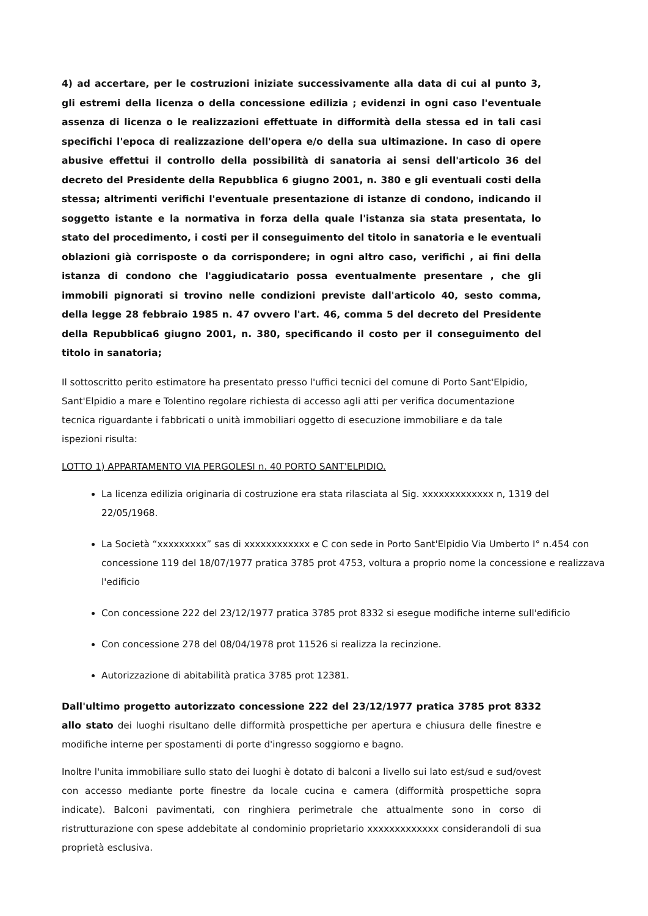4) ad accertare, per le costruzioni iniziate successivamente alla data di cui al punto 3, gli estremi della licenza o della concessione edilizia ; evidenzi in ogni caso l'eventuale assenza di licenza o le realizzazioni effettuate in difformità della stessa ed in tali casi specifichi l'epoca di realizzazione dell'opera e/o della sua ultimazione. In caso di opere abusive effettui il controllo della possibilità di sanatoria ai sensi dell'articolo 36 del decreto del Presidente della Repubblica 6 giugno 2001, n. 380 e gli eventuali costi della stessa; altrimenti verifichi l'eventuale presentazione di istanze di condono, indicando il soggetto istante e la normativa in forza della quale l'istanza sia stata presentata, lo stato del procedimento, i costi per il conseguimento del titolo in sanatoria e le eventuali oblazioni già corrisposte o da corrispondere; in ogni altro caso, verifichi , ai fini della istanza di condono che l'aggiudicatario possa eventualmente presentare , che gli immobili pignorati si trovino nelle condizioni previste dall'articolo 40, sesto comma, della legge 28 febbraio 1985 n. 47 ovvero l'art. 46, comma 5 del decreto del Presidente della Repubblica6 giugno 2001, n. 380, specificando il costo per il conseguimento del titolo in sanatoria;
Il sottoscritto perito estimatore ha presentato presso l'uffici tecnici del comune di Porto Sant'Elpidio, Sant'Elpidio a mare e Tolentino regolare richiesta di accesso agli atti per verifica documentazione tecnica riguardante i fabbricati o unità immobiliari oggetto di esecuzione immobiliare e da tale ispezioni risulta:
LOTTO 1) APPARTAMENTO VIA PERGOLESI n. 40 PORTO SANT'ELPIDIO.
La licenza edilizia originaria di costruzione era stata rilasciata al Sig. xxxxxxxxxxxxx n, 1319 del 22/05/1968.
La Società “xxxxxxxxx” sas di xxxxxxxxxxxx e C con sede in Porto Sant'Elpidio Via Umberto I° n.454 con concessione 119 del 18/07/1977 pratica 3785 prot 4753, voltura a proprio nome la concessione e realizzava l'edificio
Con concessione 222 del 23/12/1977 pratica 3785 prot 8332 si esegue modifiche interne sull'edificio
Con concessione 278 del 08/04/1978 prot 11526 si realizza la recinzione.
Autorizzazione di abitabilità pratica 3785 prot 12381.
Dall'ultimo progetto autorizzato concessione 222 del 23/12/1977 pratica 3785 prot 8332 allo stato dei luoghi risultano delle difformità prospettiche per apertura e chiusura delle finestre e modifiche interne per spostamenti di porte d'ingresso soggiorno e bagno.
Inoltre l'unita immobiliare sullo stato dei luoghi è dotato di balconi a livello sui lato est/sud e sud/ovest con accesso mediante porte finestre da locale cucina e camera (difformità prospettiche sopra indicate). Balconi pavimentati, con ringhiera perimetrale che attualmente sono in corso di ristrutturazione con spese addebitate al condominio proprietario xxxxxxxxxxxxx considerandoli di sua proprietà esclusiva.